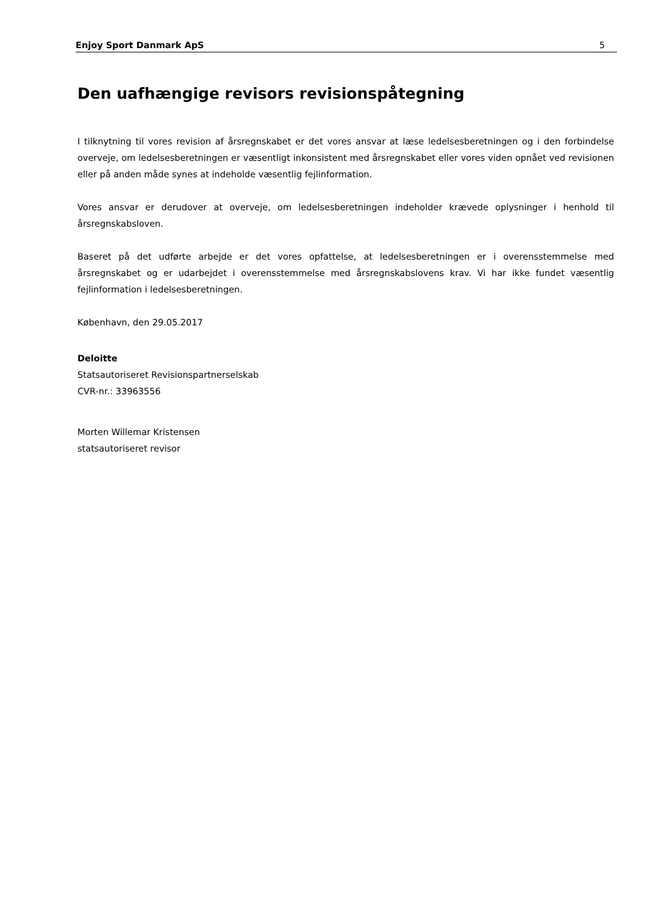Enjoy Sport Danmark ApS 5
Den uafhængige revisors revisionspåtegning
I tilknytning til vores revision af årsregnskabet er det vores ansvar at læse ledelsesberetningen og i den forbindelse overveje, om ledelsesberetningen er væsentligt inkonsistent med årsregnskabet eller vores viden opnået ved revisionen eller på anden måde synes at indeholde væsentlig fejlinformation.
Vores ansvar er derudover at overveje, om ledelsesberetningen indeholder krævede oplysninger i henhold til årsregnskabsloven.
Baseret på det udførte arbejde er det vores opfattelse, at ledelsesberetningen er i overensstemmelse med årsregnskabet og er udarbejdet i overensstemmelse med årsregnskabslovens krav. Vi har ikke fundet væsentlig fejlinformation i ledelsesberetningen.
København, den 29.05.2017
Deloitte
Statsautoriseret Revisionspartnerselskab
CVR-nr.: 33963556
Morten Willemar Kristensen
statsautoriseret revisor